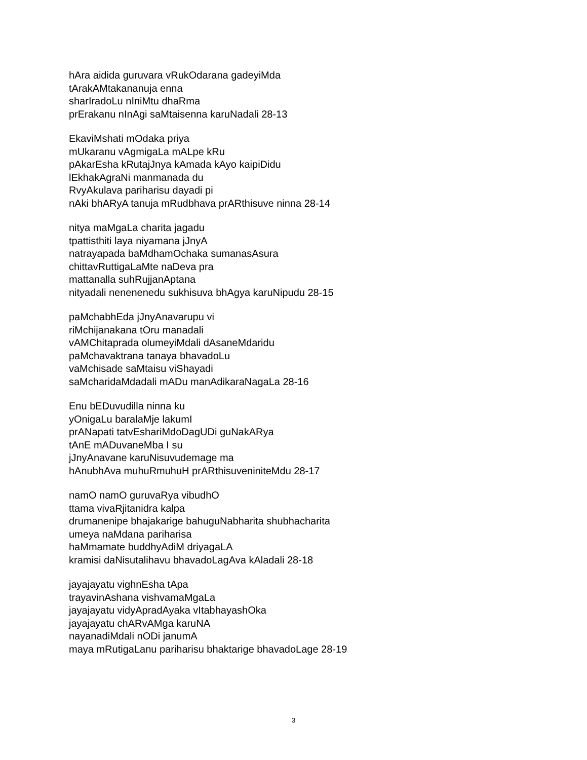hAra aidida guruvara vRukOdarana gadeyiMda
tArakAMtakananuja enna
sharIradoLu nIniMtu dhaRma
prErakanu nInAgi saMtaisenna karuNadali 28-13
EkaviMshati mOdaka priya
mUkaranu vAgmigaLa mALpe kRu
pAkarEsha kRutajJnya kAmada kAyo kaipiDidu
lEkhakAgraNi manmanada du
RvyAkulava pariharisu dayadi pi
nAki bhARyA tanuja mRudbhava prARthisuve ninna 28-14
nitya maMgaLa charita jagadu
tpattisthiti laya niyamana jJnyA
natrayapada baMdhamOchaka sumanasAsura
chittavRuttigaLaMte naDeva pra
mattanalla suhRujjanAptana
nityadali nenenenedu sukhisuva bhAgya karuNipudu 28-15
paMchabhEda jJnyAnavarupu vi
riMchijanakana tOru manadali
vAMChitaprada olumeyiMdali dAsaneMdaridu
paMchavaktrana tanaya bhavadoLu
vaMchisade saMtaisu viShayadi
saMcharidaMdadali mADu manAdikaraNagaLa 28-16
Enu bEDuvudilla ninna ku
yOnigaLu baralaMje lakumI
prANapati tatvEshariMdoDagUDi guNakARya
tAnE mADuvaneMba I su
jJnyAnavane karuNisuvudemage ma
hAnubhAva muhuRmuhuH prARthisuveniniteMdu 28-17
namO namO guruvaRya vibudhO
ttama vivaRjitanidra kalpa
drumanenipe bhajakarige bahuguNabharita shubhacharita
umeya naMdana pariharisa
haMmamate buddhyAdiM driyagaLA
kramisi daNisutalihavu bhavadoLagAva kAladali 28-18
jayajayatu vighnEsha tApa
trayavinAshana vishvamaMgaLa
jayajayatu vidyApradAyaka vItabhayashOka
jayajayatu chARvAMga karuNA
nayanadiMdali nODi janumA
maya mRutigaLanu pariharisu bhaktarige bhavadoLage 28-19
3